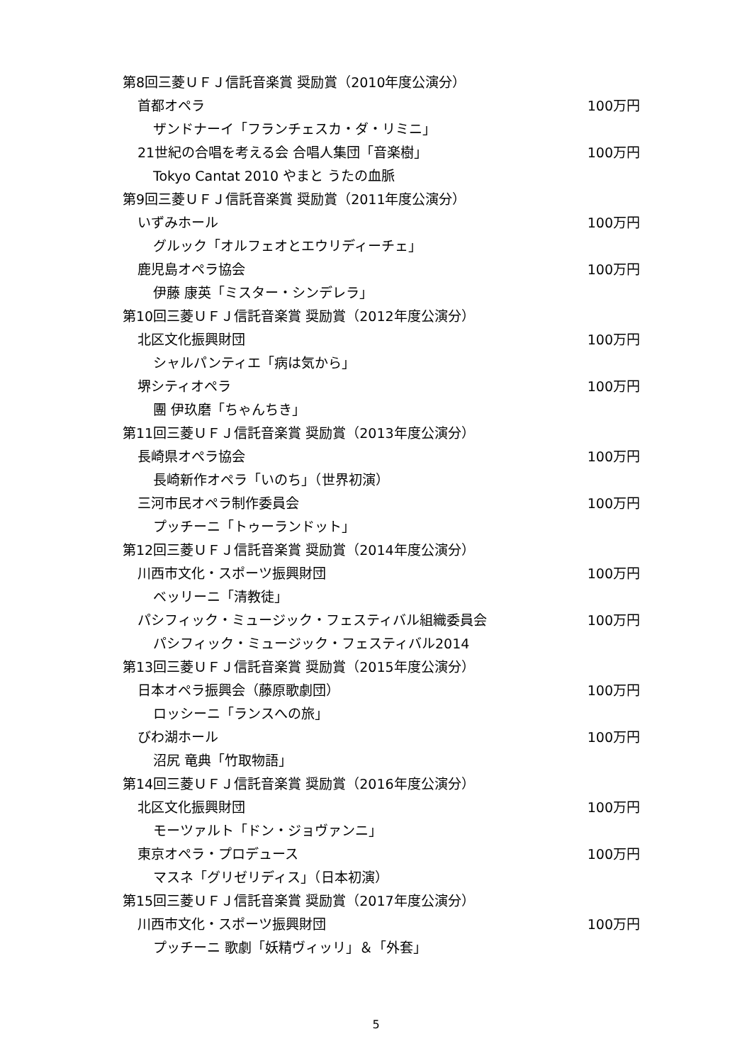第8回三菱ＵＦＪ信託音楽賞 奨励賞（2010年度公演分）
首都オペラ 100万円
ザンドナーイ「フランチェスカ・ダ・リミニ」
21世紀の合唱を考える会 合唱人集団「音楽樹」 100万円
Tokyo Cantat 2010 やまと うたの血脈
第9回三菱ＵＦＪ信託音楽賞 奨励賞（2011年度公演分）
いずみホール 100万円
グルック「オルフェオとエウリディーチェ」
鹿児島オペラ協会 100万円
伊藤 康英「ミスター・シンデレラ」
第10回三菱ＵＦＪ信託音楽賞 奨励賞（2012年度公演分）
北区文化振興財団 100万円
シャルパンティエ「病は気から」
堺シティオペラ 100万円
團 伊玖磨「ちゃんちき」
第11回三菱ＵＦＪ信託音楽賞 奨励賞（2013年度公演分）
長崎県オペラ協会 100万円
長崎新作オペラ「いのち」（世界初演）
三河市民オペラ制作委員会 100万円
プッチーニ「トゥーランドット」
第12回三菱ＵＦＪ信託音楽賞 奨励賞（2014年度公演分）
川西市文化・スポーツ振興財団 100万円
ベッリーニ「清教徒」
パシフィック・ミュージック・フェスティバル組織委員会 100万円
パシフィック・ミュージック・フェスティバル2014
第13回三菱ＵＦＪ信託音楽賞 奨励賞（2015年度公演分）
日本オペラ振興会（藤原歌劇団） 100万円
ロッシーニ「ランスへの旅」
びわ湖ホール 100万円
沼尻 竜典「竹取物語」
第14回三菱ＵＦＪ信託音楽賞 奨励賞（2016年度公演分）
北区文化振興財団 100万円
モーツァルト「ドン・ジョヴァンニ」
東京オペラ・プロデュース 100万円
マスネ「グリゼリディス」（日本初演）
第15回三菱ＵＦＪ信託音楽賞 奨励賞（2017年度公演分）
川西市文化・スポーツ振興財団 100万円
プッチーニ 歌劇「妖精ヴィッリ」＆「外套」
5